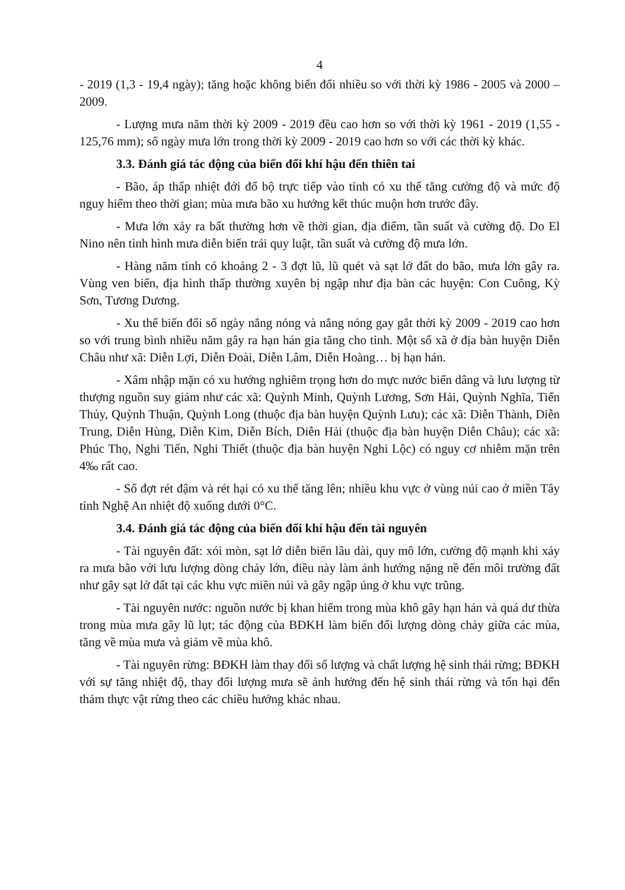4
- 2019 (1,3 - 19,4 ngày); tăng hoặc không biến đổi nhiều so với thời kỳ 1986 - 2005 và 2000 – 2009.
- Lượng mưa năm thời kỳ 2009 - 2019 đều cao hơn so với thời kỳ 1961 - 2019 (1,55 - 125,76 mm); số ngày mưa lớn trong thời kỳ 2009 - 2019 cao hơn so với các thời kỳ khác.
3.3. Đánh giá tác động của biến đổi khí hậu đến thiên tai
- Bão, áp thấp nhiệt đới đổ bộ trực tiếp vào tỉnh có xu thế tăng cường độ và mức độ nguy hiểm theo thời gian; mùa mưa bão xu hướng kết thúc muộn hơn trước đây.
- Mưa lớn xảy ra bất thường hơn về thời gian, địa điểm, tần suất và cường độ. Do El Nino nên tình hình mưa diễn biến trái quy luật, tần suất và cường độ mưa lớn.
- Hàng năm tỉnh có khoảng 2 - 3 đợt lũ, lũ quét và sạt lở đất do bão, mưa lớn gây ra. Vùng ven biển, địa hình thấp thường xuyên bị ngập như địa bàn các huyện: Con Cuông, Kỳ Sơn, Tương Dương.
- Xu thế biến đổi số ngày nắng nóng và nắng nóng gay gắt thời kỳ 2009 - 2019 cao hơn so với trung bình nhiều năm gây ra hạn hán gia tăng cho tỉnh. Một số xã ở địa bàn huyện Diễn Châu như xã: Diễn Lợi, Diễn Đoài, Diễn Lâm, Diễn Hoàng… bị hạn hán.
- Xâm nhập mặn có xu hướng nghiêm trọng hơn do mực nước biển dâng và lưu lượng từ thượng nguồn suy giảm như các xã: Quỳnh Minh, Quỳnh Lương, Sơn Hải, Quỳnh Nghĩa, Tiến Thủy, Quỳnh Thuận, Quỳnh Long (thuộc địa bàn huyện Quỳnh Lưu); các xã: Diễn Thành, Diễn Trung, Diễn Hùng, Diễn Kim, Diễn Bích, Diễn Hải (thuộc địa bàn huyện Diễn Châu); các xã: Phúc Thọ, Nghi Tiến, Nghi Thiết (thuộc địa bàn huyện Nghi Lộc) có nguy cơ nhiễm mặn trên 4‰ rất cao.
- Số đợt rét đậm và rét hại có xu thế tăng lên; nhiều khu vực ở vùng núi cao ở miền Tây tỉnh Nghệ An nhiệt độ xuống dưới 0°C.
3.4. Đánh giá tác động của biến đổi khí hậu đến tài nguyên
- Tài nguyên đất: xói mòn, sạt lở diễn biến lâu dài, quy mô lớn, cường độ mạnh khi xảy ra mưa bão với lưu lượng dòng chảy lớn, điều này làm ảnh hưởng nặng nề đến môi trường đất như gây sạt lở đất tại các khu vực miền núi và gây ngập úng ở khu vực trũng.
- Tài nguyên nước: nguồn nước bị khan hiếm trong mùa khô gây hạn hán và quá dư thừa trong mùa mưa gây lũ lụt; tác động của BĐKH làm biến đổi lượng dòng chảy giữa các mùa, tăng về mùa mưa và giảm về mùa khô.
- Tài nguyên rừng: BĐKH làm thay đổi số lượng và chất lượng hệ sinh thái rừng; BĐKH với sự tăng nhiệt độ, thay đổi lượng mưa sẽ ảnh hưởng đến hệ sinh thái rừng và tổn hại đến thảm thực vật rừng theo các chiều hướng khác nhau.